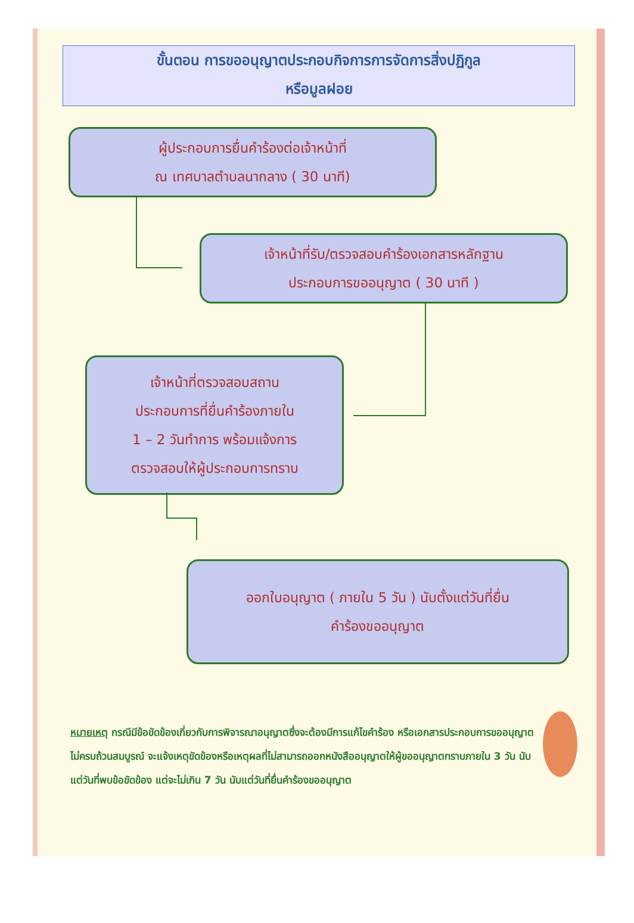ขั้นตอน การขออนุญาตประกอบกิจการการจัดการสิ่งปฏิกูล
หรือมูลฝอย
ผู้ประกอบการยื่นคำร้องต่อเจ้าหน้าที่
ณ เทศบาลตำบลนากลาง ( 30 นาที)
เจ้าหน้าที่รับ/ตรวจสอบคำร้องเอกสารหลักฐาน
ประกอบการขออนุญาต ( 30 นาที )
เจ้าหน้าที่ตรวจสอบสถาน
ประกอบการที่ยื่นคำร้องภายใน
1 – 2 วันทำการ พร้อมแจ้งการ
ตรวจสอบให้ผู้ประกอบการทราบ
ออกใบอนุญาต ( ภายใน 5 วัน ) นับตั้งแต่วันที่ยื่น
คำร้องขออนุญาต
หมายเหตุ กรณีมีข้อขัดข้องเกี่ยวกับการพิจารณาอนุญาตซึ่งจะต้องมีการแก้ไขคำร้อง หรือเอกสารประกอบการขออนุญาตไม่ครบถ้วนสมบูรณ์ จะแจ้งเหตุขัดข้องหรือเหตุผลที่ไม่สามารถออกหนังสืออนุญาตให้ผู้ขออนุญาตทราบภายใน 3 วัน นับแต่วันที่พบข้อขัดข้อง แต่จะไม่เกิน 7 วัน นับแต่วันที่ยื่นคำร้องขออนุญาต